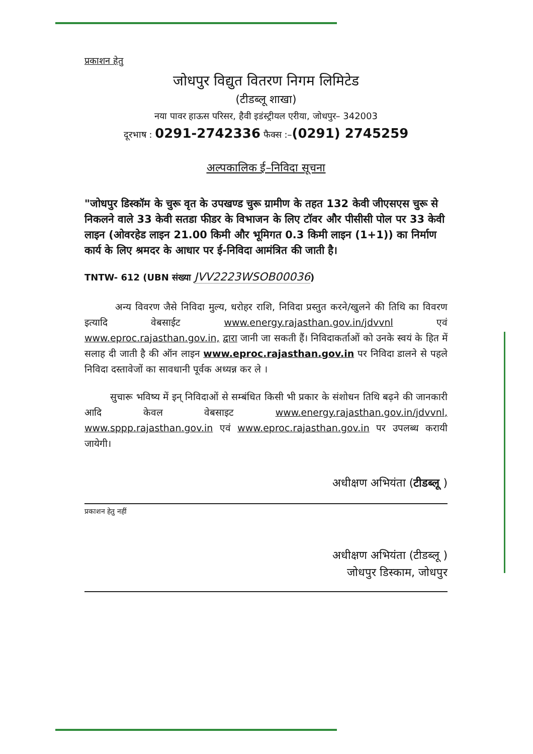प्रकाशन हेतु
जोधपुर विद्युत वितरण निगम लिमिटेड
(टीडब्लू शाखा)
नया पावर हाऊस परिसर, हैवी इडंस्ट्रीयल एरीया, जोधपुर– 342003
दूरभाष : 0291-2742336 फैक्स :–(0291) 2745259
अल्पकालिक ई–निविदा सूचना
"जोधपुर डिस्कॉम के चुरू वृत के उपखण्ड चुरू ग्रामीण के तहत 132 केवी जीएसएस चुरू से निकलने वाले 33 केवी सतडा फीडर के विभाजन के लिए टॉवर और पीसीसी पोल पर 33 केवी लाइन (ओवरहेड लाइन 21.00 किमी और भूमिगत 0.3 किमी लाइन (1+1)) का निर्माण कार्य के लिए श्रमदर के आधार पर ई-निविदा आमंत्रित की जाती है।
TNTW- 612 (UBN संख्या JVV2223WSOB00036)
अन्य विवरण जैसे निविदा मुल्य, धरोहर राशि, निविदा प्रस्तुत करने/खुलने की तिथि का विवरण इत्यादि वेबसाईट www.energy.rajasthan.gov.in/jdvvnl एवं www.eproc.rajasthan.gov.in, द्वारा जानी जा सकती हैं। निविदाकर्ताओं को उनके स्वयं के हित में सलाह दी जाती है की ऑन लाइन www.eproc.rajasthan.gov.in पर निविदा डालने से पहले निविदा दस्तावेजों का सावधानी पूर्वक अध्यन्न कर ले ।
सुचारू भविष्य में इन् निविदाओं से सम्बंधित किसी भी प्रकार के संशोधन तिथि बढ़ने की जानकारी आदि केवल वेबसाइट www.energy.rajasthan.gov.in/jdvvnl, www.sppp.rajasthan.gov.in एवं www.eproc.rajasthan.gov.in पर उपलब्ध करायी जायेगी।
अधीक्षण अभियंता (टीडब्लू )
प्रकाशन हेतु नहीं
अधीक्षण अभियंता (टीडब्लू )
जोधपुर डिस्काम, जोधपुर